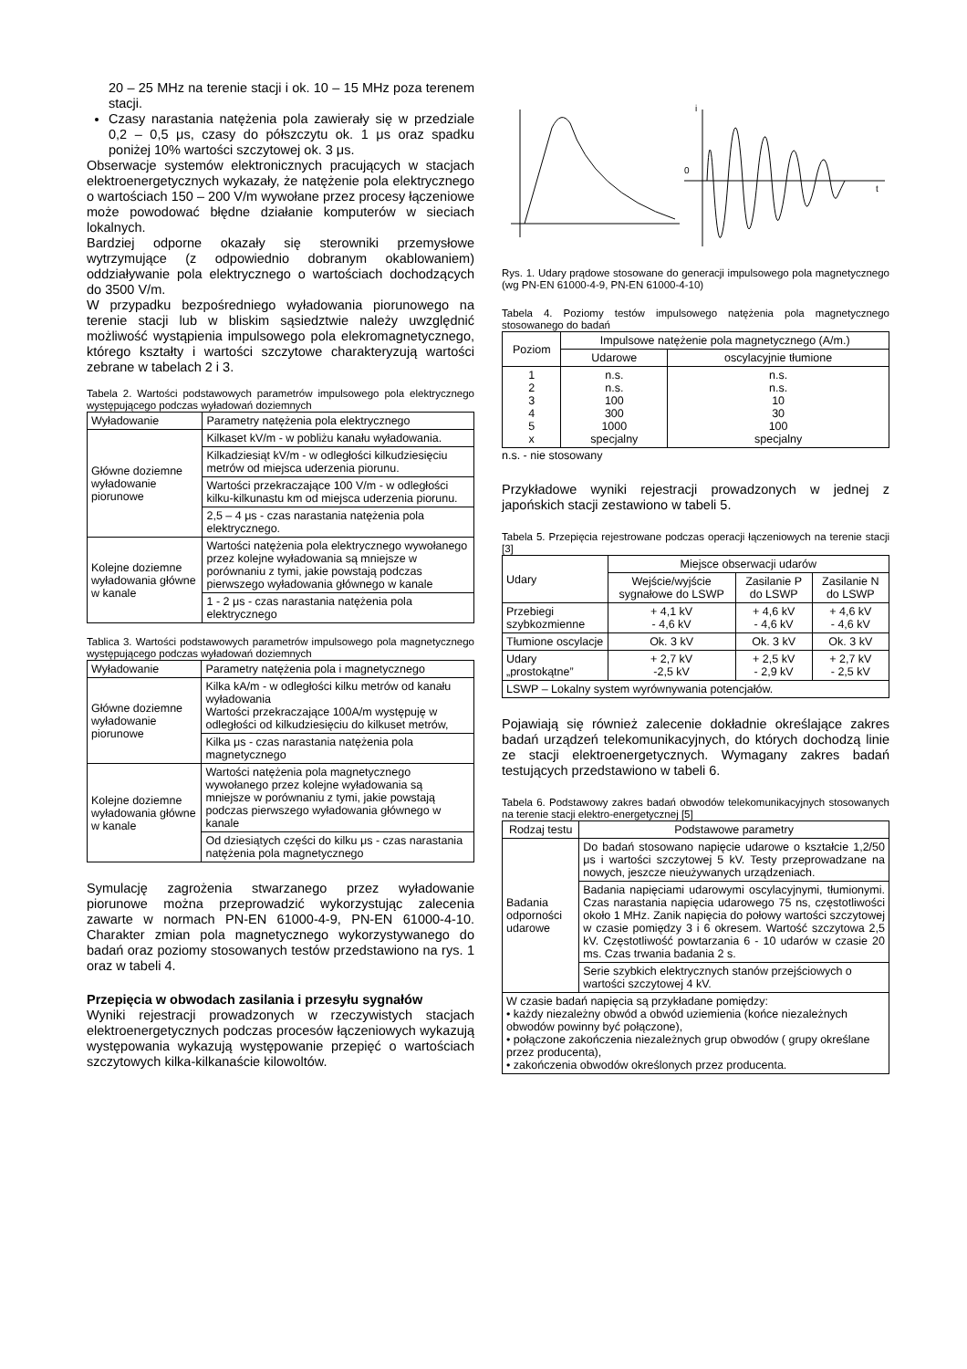20 – 25 MHz na terenie stacji i ok. 10 – 15 MHz poza terenem stacji.
Czasy narastania natężenia pola zawierały się w przedziale 0,2 – 0,5 μs, czasy do półszczytu ok. 1 μs oraz spadku poniżej 10% wartości szczytowej ok. 3 μs.
Obserwacje systemów elektronicznych pracujących w stacjach elektroenergetycznych wykazały, że natężenie pola elektrycznego o wartościach 150 – 200 V/m wywołane przez procesy łączeniowe może powodować błędne działanie komputerów w sieciach lokalnych.
Bardziej odporne okazały się sterowniki przemysłowe wytrzymujące (z odpowiednio dobranym okablowaniem) oddziaływanie pola elektrycznego o wartościach dochodzących do 3500 V/m.
W przypadku bezpośredniego wyładowania piorunowego na terenie stacji lub w bliskim sąsiedztwie należy uwzględnić możliwość wystąpienia impulsowego pola elekromagnetycznego, którego kształty i wartości szczytowe charakteryzują wartości zebrane w tabelach 2 i 3.
Tabela 2. Wartości podstawowych parametrów impulsowego pola elektrycznego występującego podczas wyładowań doziemnych
| Wyładowanie | Parametry natężenia pola elektrycznego |
| Główne doziemne wyładowanie piorunowe | Kilkaset kV/m - w pobliżu kanału wyładowania. |
| | Kilkadziesiąt kV/m - w odległości kilkudziesięciu metrów od miejsca uderzenia piorunu. |
| | Wartości przekraczające 100 V/m - w odległości kilku-kilkunastu km od miejsca uderzenia piorunu. |
| | 2,5 – 4 μs - czas narastania natężenia pola elektrycznego. |
| Kolejne doziemne wyładowania główne w kanale | Wartości natężenia pola elektrycznego wywołanego przez kolejne wyładowania są mniejsze w porównaniu z tymi, jakie powstają podczas pierwszego wyładowania głównego w kanale |
| | 1 - 2 μs - czas narastania natężenia pola elektrycznego |
Tablica 3. Wartości podstawowych parametrów impulsowego pola magnetycznego występującego podczas wyładowań doziemnych
| Wyładowanie | Parametry natężenia pola i magnetycznego |
| Główne doziemne wyładowanie piorunowe | Kilka kA/m - w odległości kilku metrów od kanału wyładowania Wartości przekraczające 100A/m występuję w odległości od kilkudziesięciu do kilkuset metrów, |
| | Kilka μs - czas narastania natężenia pola magnetycznego |
| Kolejne doziemne wyładowania główne w kanale | Wartości natężenia pola magnetycznego wywołanego przez kolejne wyładowania są mniejsze w porównaniu z tymi, jakie powstają podczas pierwszego wyładowania głównego w kanale |
| | Od dziesiątych części do kilku μs - czas narastania natężenia pola magnetycznego |
Symulację zagrożenia stwarzanego przez wyładowanie piorunowe można przeprowadzić wykorzystując zalecenia zawarte w normach PN-EN 61000-4-9, PN-EN 61000-4-10. Charakter zmian pola magnetycznego wykorzystywanego do badań oraz poziomy stosowanych testów przedstawiono na rys. 1 oraz w tabeli 4.
Przepięcia w obwodach zasilania i przesyłu sygnałów
Wyniki rejestracji prowadzonych w rzeczywistych stacjach elektroenergetycznych podczas procesów łączeniowych wykazują występowania wykazują występowanie przepięć o wartościach szczytowych kilka-kilkanaście kilowoltów.
0
t
i
Rys. 1. Udary prądowe stosowane do generacji impulsowego pola magnetycznego (wg PN-EN 61000-4-9, PN-EN 61000-4-10)
Tabela 4. Poziomy testów impulsowego natężenia pola magnetycznego stosowanego do badań
| Poziom | Impulsowe natężenie pola magnetycznego (A/m.) | |
| | Udarowe | oscylacyjnie tłumione |
| 1 2 3 4 5 x | n.s. n.s. 100 300 1000 specjalny | n.s. n.s. 10 30 100 specjalny |
n.s. - nie stosowany
Przykładowe wyniki rejestracji prowadzonych w jednej z japońskich stacji zestawiono w tabeli 5.
Tabela 5. Przepięcia rejestrowane podczas operacji łączeniowych na terenie stacji [3]
| Udary | Miejsce obserwacji udarów | | |
| | Wejście/wyjście sygnałowe do LSWP | Zasilanie P do LSWP | Zasilanie N do LSWP |
| Przebiegi szybkozmienne | + 4,1 kV - 4,6 kV | + 4,6 kV - 4,6 kV | + 4,6 kV - 4,6 kV |
| Tłumione oscylacje | Ok. 3 kV | Ok. 3 kV | Ok. 3 kV |
| Udary „prostokątne” | + 2,7 kV -2,5 kV | + 2,5 kV - 2,9 kV | + 2,7 kV - 2,5 kV |
| LSWP – Lokalny system wyrównywania potencjałów. | | | |
Pojawiają się również zalecenie dokładnie określające zakres badań urządzeń telekomunikacyjnych, do których dochodzą linie ze stacji elektroenergetycznych. Wymagany zakres badań testujących przedstawiono w tabeli 6.
Tabela 6. Podstawowy zakres badań obwodów telekomunikacyjnych stosowanych na terenie stacji elektro-energetycznej [5]
| Rodzaj testu | Podstawowe parametry |
| Badania odporności udarowe | Do badań stosowano napięcie udarowe o kształcie 1,2/50 μs i wartości szczytowej 5 kV. Testy przeprowadzane na nowych, jeszcze nieużywanych urządzeniach. |
| | Badania napięciami udarowymi oscylacyjnymi, tłumionymi. Czas narastania napięcia udarowego 75 ns, częstotliwości około 1 MHz. Zanik napięcia do połowy wartości szczytowej w czasie pomiędzy 3 i 6 okresem. Wartość szczytowa 2,5 kV. Częstotliwość powtarzania 6 - 10 udarów w czasie 20 ms. Czas trwania badania 2 s. |
| | Serie szybkich elektrycznych stanów przejściowych o wartości szczytowej 4 kV. |
| W czasie badań napięcia są przykładane pomiędzy: • każdy niezależny obwód a obwód uziemienia (końce niezależnych obwodów powinny być połączone), • połączone zakończenia niezależnych grup obwodów ( grupy określane przez producenta), • zakończenia obwodów określonych przez producenta. | |